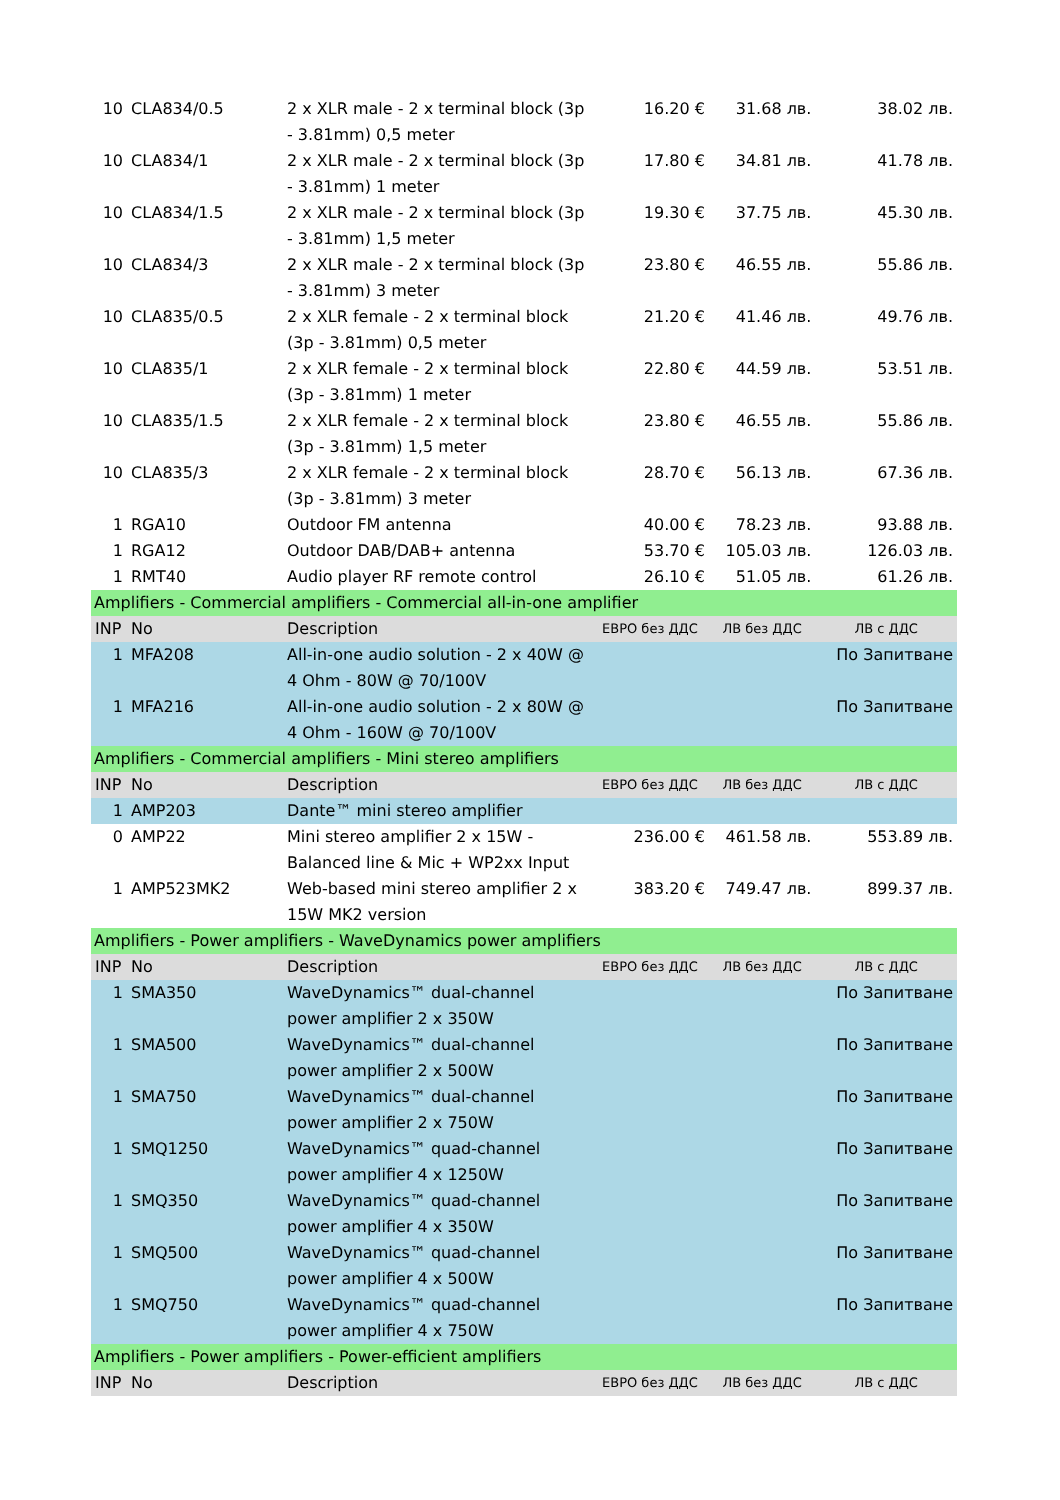| 10 | CLA834/0.5 | 2 x XLR male - 2 x terminal block (3p - 3.81mm) 0,5 meter | 16.20 € | 31.68 лв. | 38.02 лв. |
| 10 | CLA834/1 | 2 x XLR male - 2 x terminal block (3p - 3.81mm) 1 meter | 17.80 € | 34.81 лв. | 41.78 лв. |
| 10 | CLA834/1.5 | 2 x XLR male - 2 x terminal block (3p - 3.81mm) 1,5 meter | 19.30 € | 37.75 лв. | 45.30 лв. |
| 10 | CLA834/3 | 2 x XLR male - 2 x terminal block (3p - 3.81mm) 3 meter | 23.80 € | 46.55 лв. | 55.86 лв. |
| 10 | CLA835/0.5 | 2 x XLR female - 2 x terminal block (3p - 3.81mm) 0,5 meter | 21.20 € | 41.46 лв. | 49.76 лв. |
| 10 | CLA835/1 | 2 x XLR female - 2 x terminal block (3p - 3.81mm) 1 meter | 22.80 € | 44.59 лв. | 53.51 лв. |
| 10 | CLA835/1.5 | 2 x XLR female - 2 x terminal block (3p - 3.81mm) 1,5 meter | 23.80 € | 46.55 лв. | 55.86 лв. |
| 10 | CLA835/3 | 2 x XLR female - 2 x terminal block (3p - 3.81mm) 3 meter | 28.70 € | 56.13 лв. | 67.36 лв. |
| 1 | RGA10 | Outdoor FM antenna | 40.00 € | 78.23 лв. | 93.88 лв. |
| 1 | RGA12 | Outdoor DAB/DAB+ antenna | 53.70 € | 105.03 лв. | 126.03 лв. |
| 1 | RMT40 | Audio player RF remote control | 26.10 € | 51.05 лв. | 61.26 лв. |
| Amplifiers - Commercial amplifiers - Commercial all-in-one amplifier | | | | | |
| INP | No | Description | ЕВРО без ДДС | ЛВ без ДДС | ЛВ с ДДС |
| 1 | MFA208 | All-in-one audio solution - 2 x 40W @ 4 Ohm - 80W @ 70/100V | | | По Запитване |
| 1 | MFA216 | All-in-one audio solution - 2 x 80W @ 4 Ohm - 160W @ 70/100V | | | По Запитване |
| Amplifiers - Commercial amplifiers - Mini stereo amplifiers | | | | | |
| INP | No | Description | ЕВРО без ДДС | ЛВ без ДДС | ЛВ с ДДС |
| 1 | AMP203 | Dante™ mini stereo amplifier | | | |
| 0 | AMP22 | Mini stereo amplifier 2 x 15W - Balanced line & Mic + WP2xx Input | 236.00 € | 461.58 лв. | 553.89 лв. |
| 1 | AMP523MK2 | Web-based mini stereo amplifier 2 x 15W MK2 version | 383.20 € | 749.47 лв. | 899.37 лв. |
| Amplifiers - Power amplifiers - WaveDynamics power amplifiers | | | | | |
| INP | No | Description | ЕВРО без ДДС | ЛВ без ДДС | ЛВ с ДДС |
| 1 | SMA350 | WaveDynamics™ dual-channel power amplifier 2 x 350W | | | По Запитване |
| 1 | SMA500 | WaveDynamics™ dual-channel power amplifier 2 x 500W | | | По Запитване |
| 1 | SMA750 | WaveDynamics™ dual-channel power amplifier 2 x 750W | | | По Запитване |
| 1 | SMQ1250 | WaveDynamics™ quad-channel power amplifier 4 x 1250W | | | По Запитване |
| 1 | SMQ350 | WaveDynamics™ quad-channel power amplifier 4 x 350W | | | По Запитване |
| 1 | SMQ500 | WaveDynamics™ quad-channel power amplifier 4 x 500W | | | По Запитване |
| 1 | SMQ750 | WaveDynamics™ quad-channel power amplifier 4 x 750W | | | По Запитване |
| Amplifiers - Power amplifiers - Power-efficient amplifiers | | | | | |
| INP | No | Description | ЕВРО без ДДС | ЛВ без ДДС | ЛВ с ДДС |